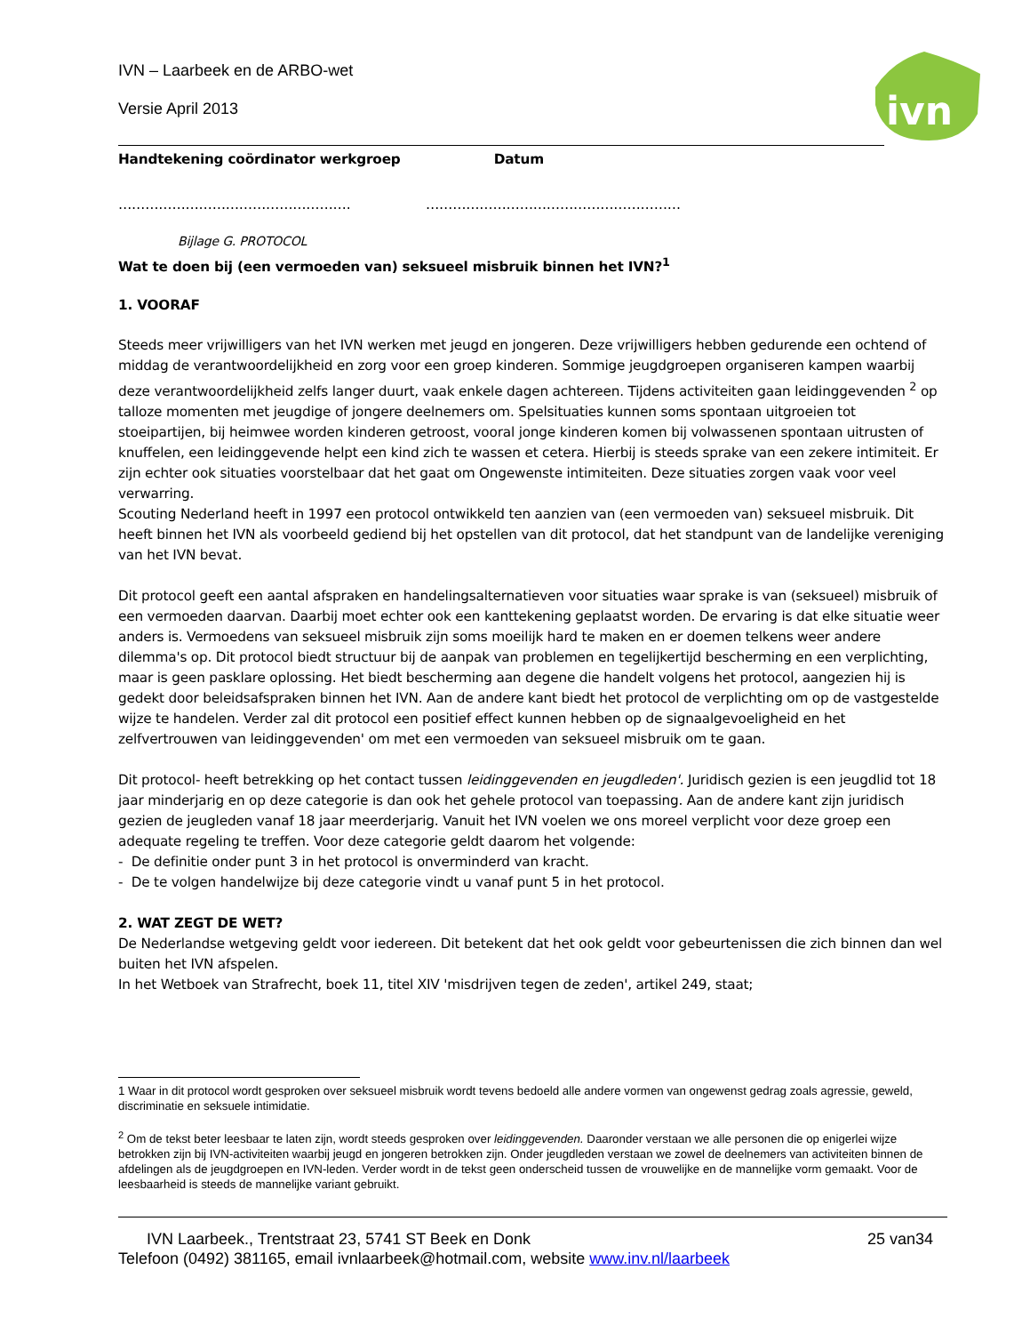ivn
IVN – Laarbeek en de ARBO-wet
Versie April 2013
Handtekening coördinator werkgroep Datum
……………………………………………. …………………………………………………
Bijlage G. PROTOCOL
Wat te doen bij (een vermoeden van) seksueel misbruik binnen het IVN?<sup>1</sup>
1. VOORAF
Steeds meer vrijwilligers van het IVN werken met jeugd en jongeren. Deze vrijwilligers hebben gedurende een ochtend of middag de verantwoordelijkheid en zorg voor een groep kinderen. Sommige jeugdgroepen organiseren kampen waarbij deze verantwoordelijkheid zelfs langer duurt, vaak enkele dagen achtereen. Tijdens activiteiten gaan leidinggevenden <sup>2</sup> op talloze momenten met jeugdige of jongere deelnemers om. Spelsituaties kunnen soms spontaan uitgroeien tot stoeipartijen, bij heimwee worden kinderen getroost, vooral jonge kinderen komen bij volwassenen spontaan uitrusten of knuffelen, een leidinggevende helpt een kind zich te wassen et cetera. Hierbij is steeds sprake van een zekere intimiteit. Er zijn echter ook situaties voorstelbaar dat het gaat om Ongewenste intimiteiten. Deze situaties zorgen vaak voor veel verwarring.
Scouting Nederland heeft in 1997 een protocol ontwikkeld ten aanzien van (een vermoeden van) seksueel misbruik. Dit heeft binnen het IVN als voorbeeld gediend bij het opstellen van dit protocol, dat het standpunt van de landelijke vereniging van het IVN bevat.
Dit protocol geeft een aantal afspraken en handelingsalternatieven voor situaties waar sprake is van (seksueel) misbruik of een vermoeden daarvan. Daarbij moet echter ook een kanttekening geplaatst worden. De ervaring is dat elke situatie weer anders is. Vermoedens van seksueel misbruik zijn soms moeilijk hard te maken en er doemen telkens weer andere dilemma's op. Dit protocol biedt structuur bij de aanpak van problemen en tegelijkertijd bescherming en een verplichting, maar is geen pasklare oplossing. Het biedt bescherming aan degene die handelt volgens het protocol, aangezien hij is gedekt door beleidsafspraken binnen het IVN. Aan de andere kant biedt het protocol de verplichting om op de vastgestelde wijze te handelen. Verder zal dit protocol een positief effect kunnen hebben op de signaalgevoeligheid en het zelfvertrouwen van leidinggevenden' om met een vermoeden van seksueel misbruik om te gaan.
Dit protocol- heeft betrekking op het contact tussen leidinggevenden en jeugdleden'. Juridisch gezien is een jeugdlid tot 18 jaar minderjarig en op deze categorie is dan ook het gehele protocol van toepassing. Aan de andere kant zijn juridisch gezien de jeugleden vanaf 18 jaar meerderjarig. Vanuit het IVN voelen we ons moreel verplicht voor deze groep een adequate regeling te treffen. Voor deze categorie geldt daarom het volgende:
- De definitie onder punt 3 in het protocol is onverminderd van kracht.
- De te volgen handelwijze bij deze categorie vindt u vanaf punt 5 in het protocol.
2. WAT ZEGT DE WET?
De Nederlandse wetgeving geldt voor iedereen. Dit betekent dat het ook geldt voor gebeurtenissen die zich binnen dan wel buiten het IVN afspelen.
In het Wetboek van Strafrecht, boek 11, titel XIV 'misdrijven tegen de zeden', artikel 249, staat;
1 Waar in dit protocol wordt gesproken over seksueel misbruik wordt tevens bedoeld alle andere vormen van ongewenst gedrag zoals agressie, geweld, discriminatie en seksuele intimidatie.
<sup>2</sup> Om de tekst beter leesbaar te laten zijn, wordt steeds gesproken over leidinggevenden. Daaronder verstaan we alle personen die op enigerlei wijze betrokken zijn bij IVN-activiteiten waarbij jeugd en jongeren betrokken zijn. Onder jeugdleden verstaan we zowel de deelnemers van activiteiten binnen de afdelingen als de jeugdgroepen en IVN-leden. Verder wordt in de tekst geen onderscheid tussen de vrouwelijke en de mannelijke vorm gemaakt. Voor de leesbaarheid is steeds de mannelijke variant gebruikt.
IVN Laarbeek., Trentstraat 23, 5741 ST Beek en Donk 25 van34
Telefoon (0492) 381165, email ivnlaarbeek@hotmail.com, website www.inv.nl/laarbeek